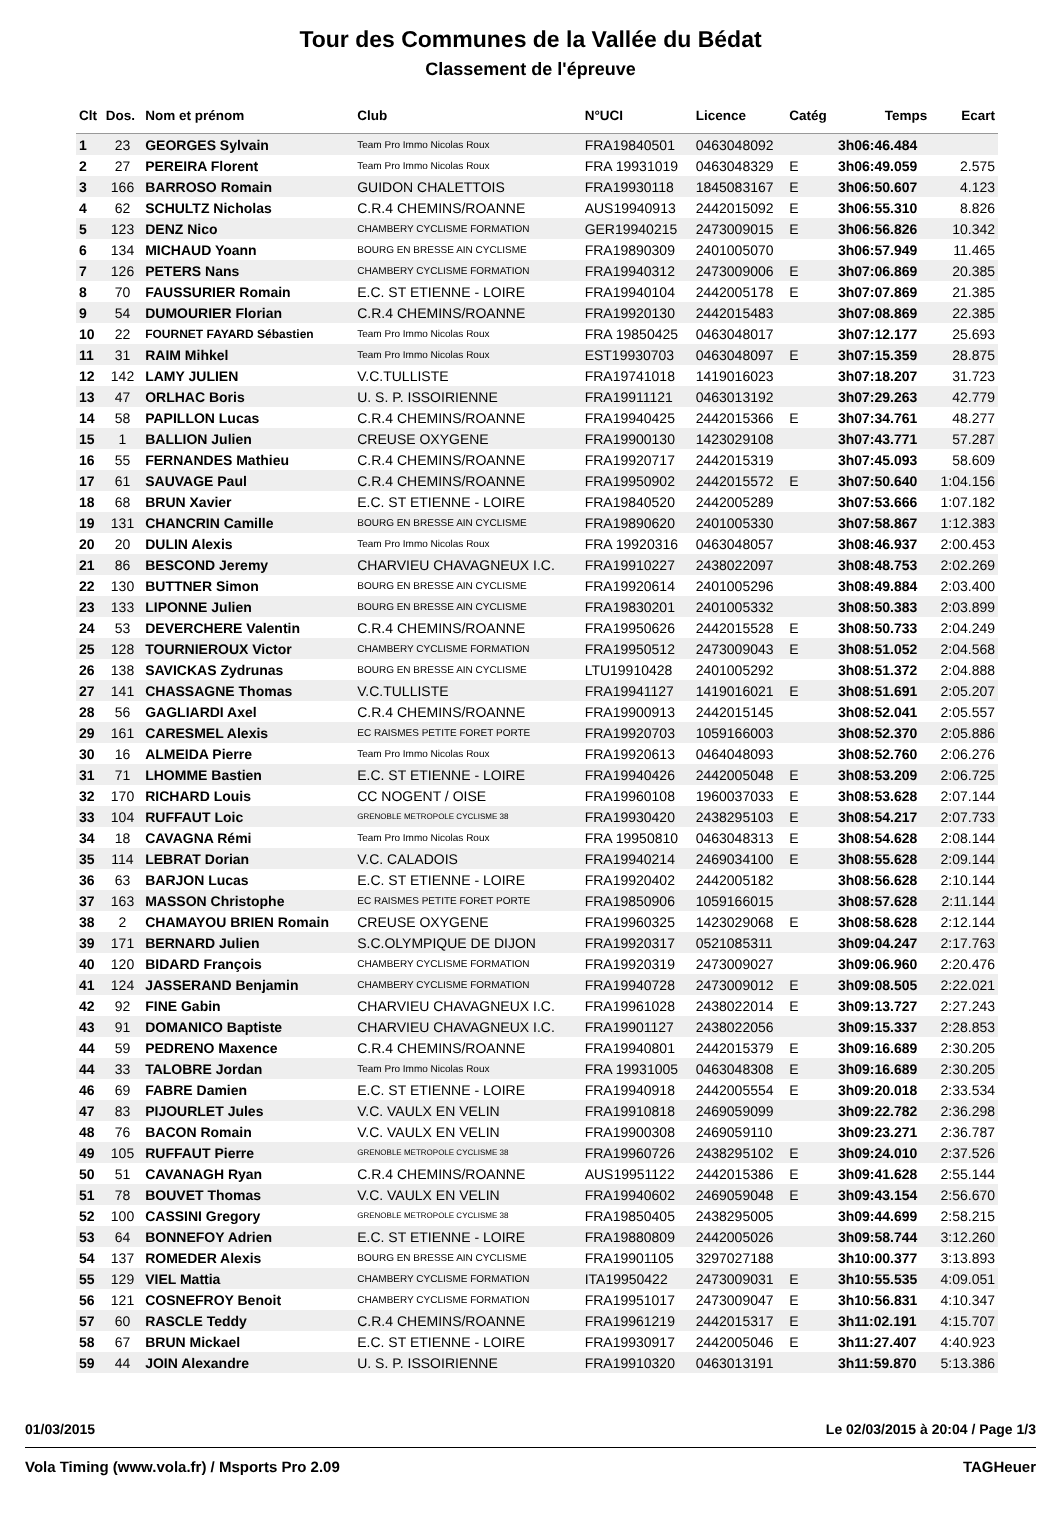Tour des Communes de la Vallée du Bédat
Classement de l'épreuve
| Clt | Dos. | Nom et prénom | Club | N°UCI | Licence | Catég | Temps | Ecart |
| --- | --- | --- | --- | --- | --- | --- | --- | --- |
| 1 | 23 | GEORGES Sylvain | Team Pro Immo Nicolas Roux | FRA19840501 | 0463048092 | | 3h06:46.484 | |
| 2 | 27 | PEREIRA Florent | Team Pro Immo Nicolas Roux | FRA 19931019 | 0463048329 | E | 3h06:49.059 | 2.575 |
| 3 | 166 | BARROSO Romain | GUIDON CHALETTOIS | FRA19930118 | 1845083167 | E | 3h06:50.607 | 4.123 |
| 4 | 62 | SCHULTZ Nicholas | C.R.4 CHEMINS/ROANNE | AUS19940913 | 2442015092 | E | 3h06:55.310 | 8.826 |
| 5 | 123 | DENZ Nico | CHAMBERY CYCLISME FORMATION | GER19940215 | 2473009015 | E | 3h06:56.826 | 10.342 |
| 6 | 134 | MICHAUD Yoann | BOURG EN BRESSE AIN CYCLISME | FRA19890309 | 2401005070 | | 3h06:57.949 | 11.465 |
| 7 | 126 | PETERS Nans | CHAMBERY CYCLISME FORMATION | FRA19940312 | 2473009006 | E | 3h07:06.869 | 20.385 |
| 8 | 70 | FAUSSURIER Romain | E.C. ST ETIENNE - LOIRE | FRA19940104 | 2442005178 | E | 3h07:07.869 | 21.385 |
| 9 | 54 | DUMOURIER Florian | C.R.4 CHEMINS/ROANNE | FRA19920130 | 2442015483 | | 3h07:08.869 | 22.385 |
| 10 | 22 | FOURNET FAYARD Sébastien | Team Pro Immo Nicolas Roux | FRA 19850425 | 0463048017 | | 3h07:12.177 | 25.693 |
| 11 | 31 | RAIM Mihkel | Team Pro Immo Nicolas Roux | EST19930703 | 0463048097 | E | 3h07:15.359 | 28.875 |
| 12 | 142 | LAMY JULIEN | V.C.TULLISTE | FRA19741018 | 1419016023 | | 3h07:18.207 | 31.723 |
| 13 | 47 | ORLHAC Boris | U. S. P. ISSOIRIENNE | FRA19911121 | 0463013192 | | 3h07:29.263 | 42.779 |
| 14 | 58 | PAPILLON Lucas | C.R.4 CHEMINS/ROANNE | FRA19940425 | 2442015366 | E | 3h07:34.761 | 48.277 |
| 15 | 1 | BALLION Julien | CREUSE OXYGENE | FRA19900130 | 1423029108 | | 3h07:43.771 | 57.287 |
| 16 | 55 | FERNANDES Mathieu | C.R.4 CHEMINS/ROANNE | FRA19920717 | 2442015319 | | 3h07:45.093 | 58.609 |
| 17 | 61 | SAUVAGE Paul | C.R.4 CHEMINS/ROANNE | FRA19950902 | 2442015572 | E | 3h07:50.640 | 1:04.156 |
| 18 | 68 | BRUN Xavier | E.C. ST ETIENNE - LOIRE | FRA19840520 | 2442005289 | | 3h07:53.666 | 1:07.182 |
| 19 | 131 | CHANCRIN Camille | BOURG EN BRESSE AIN CYCLISME | FRA19890620 | 2401005330 | | 3h07:58.867 | 1:12.383 |
| 20 | 20 | DULIN Alexis | Team Pro Immo Nicolas Roux | FRA 19920316 | 0463048057 | | 3h08:46.937 | 2:00.453 |
| 21 | 86 | BESCOND Jeremy | CHARVIEU CHAVAGNEUX I.C. | FRA19910227 | 2438022097 | | 3h08:48.753 | 2:02.269 |
| 22 | 130 | BUTTNER Simon | BOURG EN BRESSE AIN CYCLISME | FRA19920614 | 2401005296 | | 3h08:49.884 | 2:03.400 |
| 23 | 133 | LIPONNE Julien | BOURG EN BRESSE AIN CYCLISME | FRA19830201 | 2401005332 | | 3h08:50.383 | 2:03.899 |
| 24 | 53 | DEVERCHERE Valentin | C.R.4 CHEMINS/ROANNE | FRA19950626 | 2442015528 | E | 3h08:50.733 | 2:04.249 |
| 25 | 128 | TOURNIEROUX Victor | CHAMBERY CYCLISME FORMATION | FRA19950512 | 2473009043 | E | 3h08:51.052 | 2:04.568 |
| 26 | 138 | SAVICKAS Zydrunas | BOURG EN BRESSE AIN CYCLISME | LTU19910428 | 2401005292 | | 3h08:51.372 | 2:04.888 |
| 27 | 141 | CHASSAGNE Thomas | V.C.TULLISTE | FRA19941127 | 1419016021 | E | 3h08:51.691 | 2:05.207 |
| 28 | 56 | GAGLIARDI Axel | C.R.4 CHEMINS/ROANNE | FRA19900913 | 2442015145 | | 3h08:52.041 | 2:05.557 |
| 29 | 161 | CARESMEL Alexis | EC RAISMES PETITE FORET PORTE | FRA19920703 | 1059166003 | | 3h08:52.370 | 2:05.886 |
| 30 | 16 | ALMEIDA Pierre | Team Pro Immo Nicolas Roux | FRA19920613 | 0464048093 | | 3h08:52.760 | 2:06.276 |
| 31 | 71 | LHOMME Bastien | E.C. ST ETIENNE - LOIRE | FRA19940426 | 2442005048 | E | 3h08:53.209 | 2:06.725 |
| 32 | 170 | RICHARD Louis | CC NOGENT / OISE | FRA19960108 | 1960037033 | E | 3h08:53.628 | 2:07.144 |
| 33 | 104 | RUFFAUT Loic | GRENOBLE METROPOLE CYCLISME 38 | FRA19930420 | 2438295103 | E | 3h08:54.217 | 2:07.733 |
| 34 | 18 | CAVAGNA Rémi | Team Pro Immo Nicolas Roux | FRA 19950810 | 0463048313 | E | 3h08:54.628 | 2:08.144 |
| 35 | 114 | LEBRAT Dorian | V.C. CALADOIS | FRA19940214 | 2469034100 | E | 3h08:55.628 | 2:09.144 |
| 36 | 63 | BARJON Lucas | E.C. ST ETIENNE - LOIRE | FRA19920402 | 2442005182 | | 3h08:56.628 | 2:10.144 |
| 37 | 163 | MASSON Christophe | EC RAISMES PETITE FORET PORTE | FRA19850906 | 1059166015 | | 3h08:57.628 | 2:11.144 |
| 38 | 2 | CHAMAYOU BRIEN Romain | CREUSE OXYGENE | FRA19960325 | 1423029068 | E | 3h08:58.628 | 2:12.144 |
| 39 | 171 | BERNARD Julien | S.C.OLYMPIQUE DE DIJON | FRA19920317 | 0521085311 | | 3h09:04.247 | 2:17.763 |
| 40 | 120 | BIDARD François | CHAMBERY CYCLISME FORMATION | FRA19920319 | 2473009027 | | 3h09:06.960 | 2:20.476 |
| 41 | 124 | JASSERAND Benjamin | CHAMBERY CYCLISME FORMATION | FRA19940728 | 2473009012 | E | 3h09:08.505 | 2:22.021 |
| 42 | 92 | FINE Gabin | CHARVIEU CHAVAGNEUX I.C. | FRA19961028 | 2438022014 | E | 3h09:13.727 | 2:27.243 |
| 43 | 91 | DOMANICO Baptiste | CHARVIEU CHAVAGNEUX I.C. | FRA19901127 | 2438022056 | | 3h09:15.337 | 2:28.853 |
| 44 | 59 | PEDRENO Maxence | C.R.4 CHEMINS/ROANNE | FRA19940801 | 2442015379 | E | 3h09:16.689 | 2:30.205 |
| 44 | 33 | TALOBRE Jordan | Team Pro Immo Nicolas Roux | FRA 19931005 | 0463048308 | E | 3h09:16.689 | 2:30.205 |
| 46 | 69 | FABRE Damien | E.C. ST ETIENNE - LOIRE | FRA19940918 | 2442005554 | E | 3h09:20.018 | 2:33.534 |
| 47 | 83 | PIJOURLET Jules | V.C. VAULX EN VELIN | FRA19910818 | 2469059099 | | 3h09:22.782 | 2:36.298 |
| 48 | 76 | BACON Romain | V.C. VAULX EN VELIN | FRA19900308 | 2469059110 | | 3h09:23.271 | 2:36.787 |
| 49 | 105 | RUFFAUT Pierre | GRENOBLE METROPOLE CYCLISME 38 | FRA19960726 | 2438295102 | E | 3h09:24.010 | 2:37.526 |
| 50 | 51 | CAVANAGH Ryan | C.R.4 CHEMINS/ROANNE | AUS19951122 | 2442015386 | E | 3h09:41.628 | 2:55.144 |
| 51 | 78 | BOUVET Thomas | V.C. VAULX EN VELIN | FRA19940602 | 2469059048 | E | 3h09:43.154 | 2:56.670 |
| 52 | 100 | CASSINI Gregory | GRENOBLE METROPOLE CYCLISME 38 | FRA19850405 | 2438295005 | | 3h09:44.699 | 2:58.215 |
| 53 | 64 | BONNEFOY Adrien | E.C. ST ETIENNE - LOIRE | FRA19880809 | 2442005026 | | 3h09:58.744 | 3:12.260 |
| 54 | 137 | ROMEDER Alexis | BOURG EN BRESSE AIN CYCLISME | FRA19901105 | 3297027188 | | 3h10:00.377 | 3:13.893 |
| 55 | 129 | VIEL Mattia | CHAMBERY CYCLISME FORMATION | ITA19950422 | 2473009031 | E | 3h10:55.535 | 4:09.051 |
| 56 | 121 | COSNEFROY Benoit | CHAMBERY CYCLISME FORMATION | FRA19951017 | 2473009047 | E | 3h10:56.831 | 4:10.347 |
| 57 | 60 | RASCLE Teddy | C.R.4 CHEMINS/ROANNE | FRA19961219 | 2442015317 | E | 3h11:02.191 | 4:15.707 |
| 58 | 67 | BRUN Mickael | E.C. ST ETIENNE - LOIRE | FRA19930917 | 2442005046 | E | 3h11:27.407 | 4:40.923 |
| 59 | 44 | JOIN Alexandre | U. S. P. ISSOIRIENNE | FRA19910320 | 0463013191 | | 3h11:59.870 | 5:13.386 |
01/03/2015 Le 02/03/2015 à 20:04 / Page 1/3
Vola Timing (www.vola.fr) / Msports Pro 2.09 TAGHeuer